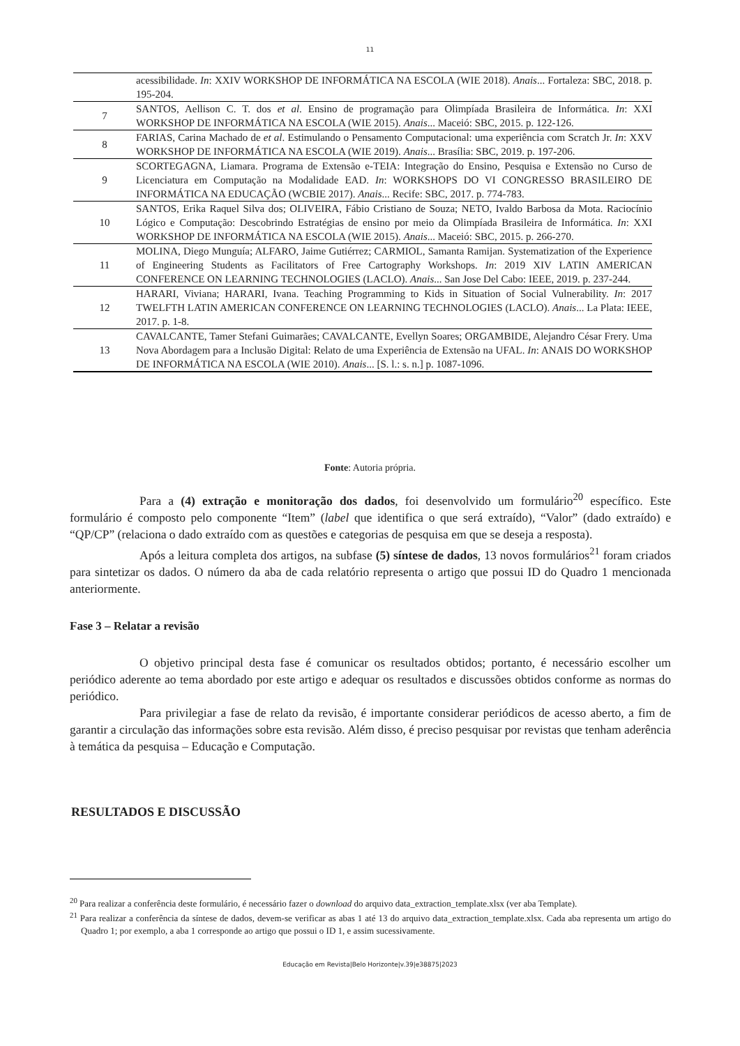11
| | acessibilidade. In : XXIV WORKSHOP DE INFORMÁTICA NA ESCOLA (WIE 2018). Anais ... Fortaleza: SBC, 2018. p. 195-204. |
| 7 | SANTOS, Aellison C. T. dos et al . Ensino de programação para Olimpíada Brasileira de Informática. In : XXI WORKSHOP DE INFORMÁTICA NA ESCOLA (WIE 2015). Anais ... Maceió: SBC, 2015. p. 122-126. |
| 8 | FARIAS, Carina Machado de et al . Estimulando o Pensamento Computacional: uma experiência com Scratch Jr. In : XXV WORKSHOP DE INFORMÁTICA NA ESCOLA (WIE 2019). Anais ... Brasília: SBC, 2019. p. 197-206. |
| 9 | SCORTEGAGNA, Liamara. Programa de Extensão e-TEIA: Integração do Ensino, Pesquisa e Extensão no Curso de Licenciatura em Computação na Modalidade EAD. In : WORKSHOPS DO VI CONGRESSO BRASILEIRO DE INFORMÁTICA NA EDUCAÇÃO (WCBIE 2017). Anais ... Recife: SBC, 2017. p. 774-783. |
| 10 | SANTOS, Erika Raquel Silva dos; OLIVEIRA, Fábio Cristiano de Souza; NETO, Ivaldo Barbosa da Mota. Raciocínio Lógico e Computação: Descobrindo Estratégias de ensino por meio da Olimpíada Brasileira de Informática. In : XXI WORKSHOP DE INFORMÁTICA NA ESCOLA (WIE 2015). Anais ... Maceió: SBC, 2015. p. 266-270. |
| 11 | MOLINA, Diego Munguía; ALFARO, Jaime Gutiérrez; CARMIOL, Samanta Ramijan. Systematization of the Experience of Engineering Students as Facilitators of Free Cartography Workshops. In : 2019 XIV LATIN AMERICAN CONFERENCE ON LEARNING TECHNOLOGIES (LACLO). Anais ... San Jose Del Cabo: IEEE, 2019. p. 237-244. |
| 12 | HARARI, Viviana; HARARI, Ivana. Teaching Programming to Kids in Situation of Social Vulnerability. In : 2017 TWELFTH LATIN AMERICAN CONFERENCE ON LEARNING TECHNOLOGIES (LACLO). Anais ... La Plata: IEEE, 2017. p. 1-8. |
| 13 | CAVALCANTE, Tamer Stefani Guimarães; CAVALCANTE, Evellyn Soares; ORGAMBIDE, Alejandro César Frery. Uma Nova Abordagem para a Inclusão Digital: Relato de uma Experiência de Extensão na UFAL. In : ANAIS DO WORKSHOP DE INFORMÁTICA NA ESCOLA (WIE 2010). Anais ... [S. l.: s. n.] p. 1087-1096. |
Fonte: Autoria própria.
Para a (4) extração e monitoração dos dados, foi desenvolvido um formulário<sup>20</sup> específico. Este formulário é composto pelo componente “Item” (label que identifica o que será extraído), “Valor” (dado extraído) e “QP/CP” (relaciona o dado extraído com as questões e categorias de pesquisa em que se deseja a resposta).
Após a leitura completa dos artigos, na subfase (5) síntese de dados, 13 novos formulários<sup>21</sup> foram criados para sintetizar os dados. O número da aba de cada relatório representa o artigo que possui ID do Quadro 1 mencionada anteriormente.
Fase 3 – Relatar a revisão
O objetivo principal desta fase é comunicar os resultados obtidos; portanto, é necessário escolher um periódico aderente ao tema abordado por este artigo e adequar os resultados e discussões obtidos conforme as normas do periódico.
Para privilegiar a fase de relato da revisão, é importante considerar periódicos de acesso aberto, a fim de garantir a circulação das informações sobre esta revisão. Além disso, é preciso pesquisar por revistas que tenham aderência à temática da pesquisa – Educação e Computação.
RESULTADOS E DISCUSSÃO
<sup>20</sup> Para realizar a conferência deste formulário, é necessário fazer o download do arquivo data_extraction_template.xlsx (ver aba Template).
<sup>21</sup> Para realizar a conferência da síntese de dados, devem-se verificar as abas 1 até 13 do arquivo data_extraction_template.xlsx. Cada aba representa um artigo do Quadro 1; por exemplo, a aba 1 corresponde ao artigo que possui o ID 1, e assim sucessivamente.
Educação em Revista|Belo Horizonte|v.39|e38875|2023